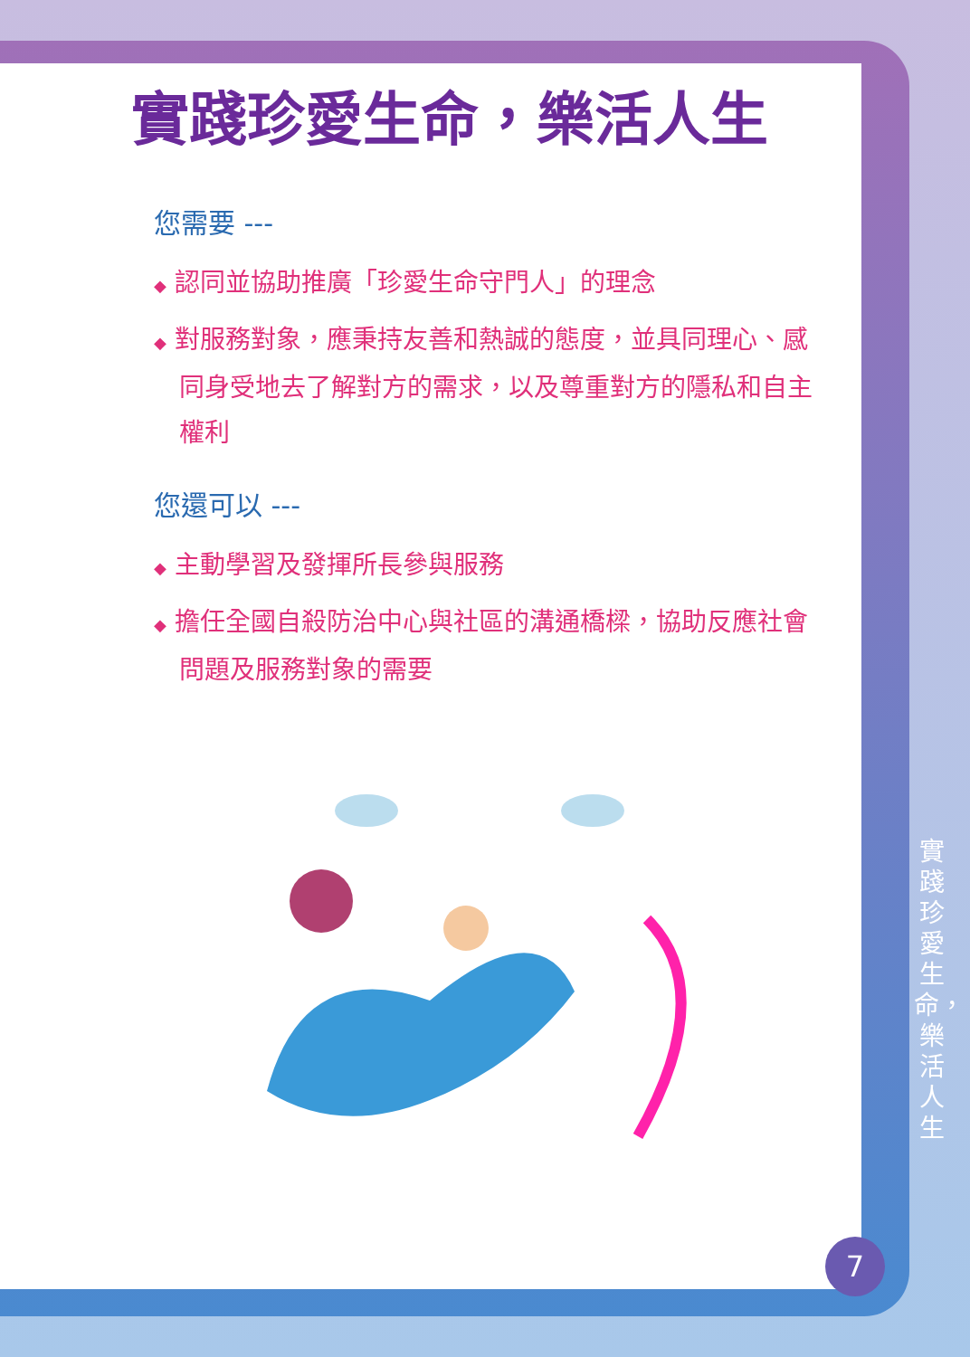實踐珍愛生命，樂活人生
您需要 ---
◆ 認同並協助推廣「珍愛生命守門人」的理念
◆ 對服務對象，應秉持友善和熱誠的態度，並具同理心、感同身受地去了解對方的需求，以及尊重對方的隱私和自主權利
您還可以 ---
◆ 主動學習及發揮所長參與服務
◆ 擔任全國自殺防治中心與社區的溝通橋樑，協助反應社會問題及服務對象的需要
實踐珍愛生命，樂活人生
7